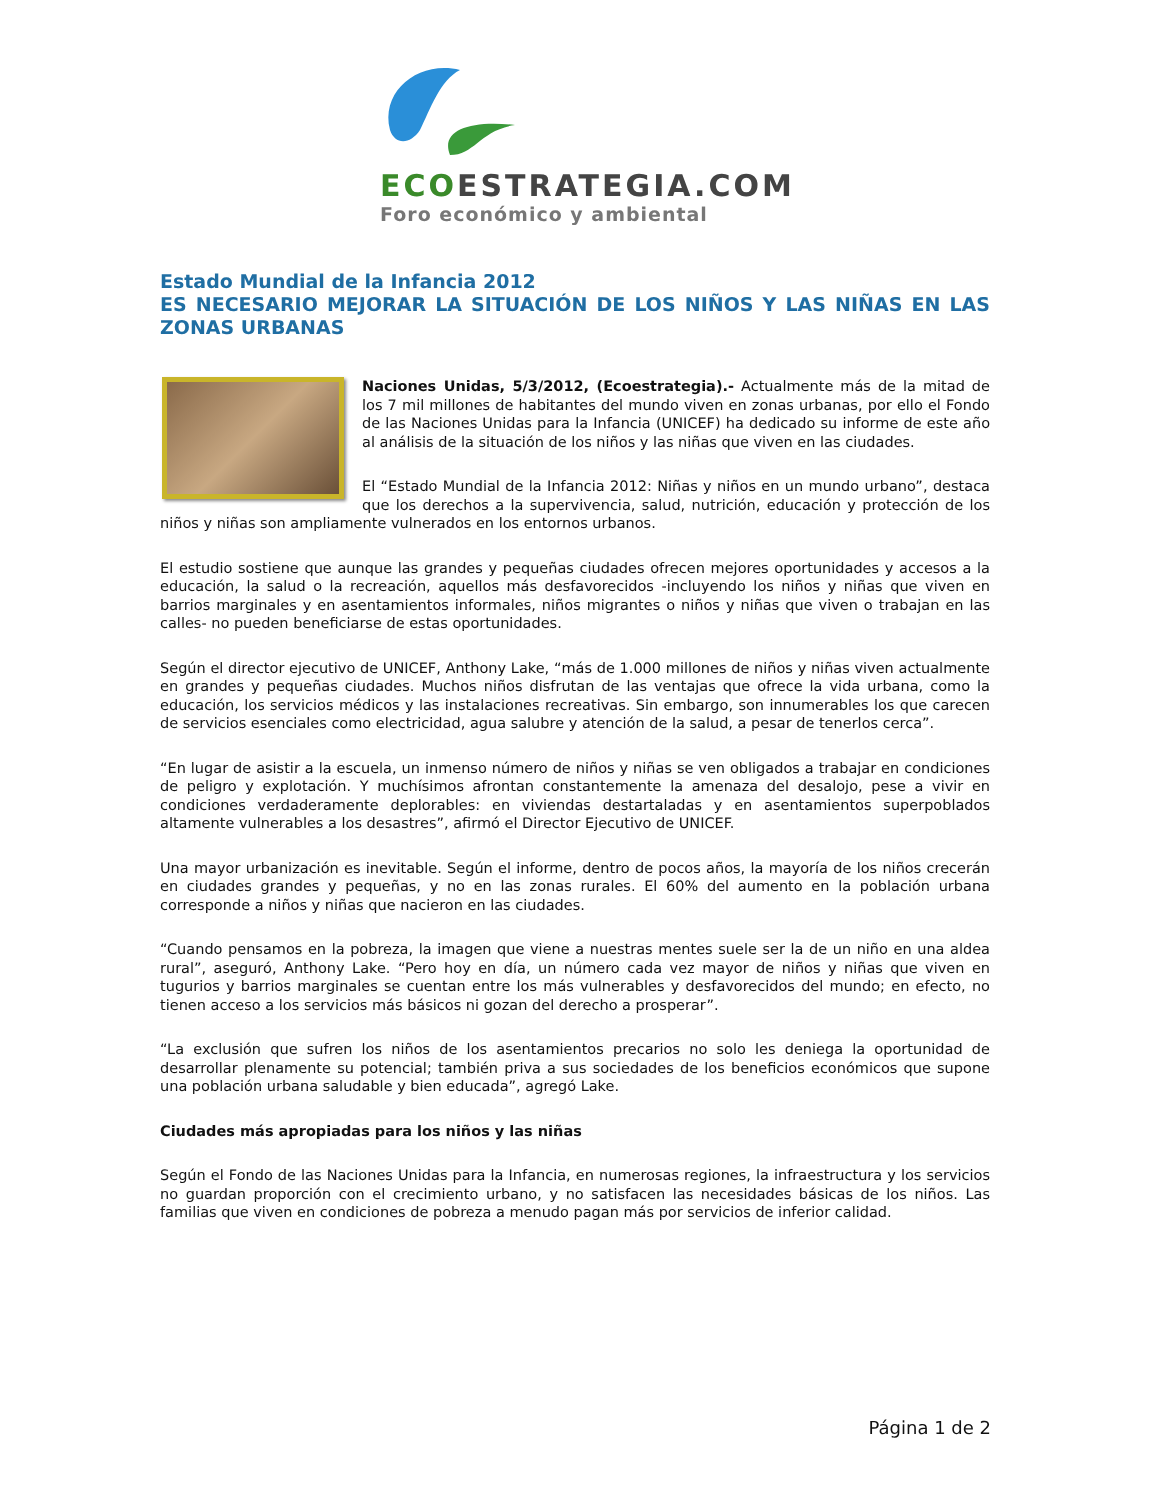ECOESTRATEGIA.COM
Foro económico y ambiental
Estado Mundial de la Infancia 2012
ES NECESARIO MEJORAR LA SITUACIÓN DE LOS NIÑOS Y LAS NIÑAS EN LAS ZONAS URBANAS
Naciones Unidas, 5/3/2012, (Ecoestrategia).- Actualmente más de la mitad de los 7 mil millones de habitantes del mundo viven en zonas urbanas, por ello el Fondo de las Naciones Unidas para la Infancia (UNICEF) ha dedicado su informe de este año al análisis de la situación de los niños y las niñas que viven en las ciudades.
El “Estado Mundial de la Infancia 2012: Niñas y niños en un mundo urbano”, destaca que los derechos a la supervivencia, salud, nutrición, educación y protección de los niños y niñas son ampliamente vulnerados en los entornos urbanos.
El estudio sostiene que aunque las grandes y pequeñas ciudades ofrecen mejores oportunidades y accesos a la educación, la salud o la recreación, aquellos más desfavorecidos -incluyendo los niños y niñas que viven en barrios marginales y en asentamientos informales, niños migrantes o niños y niñas que viven o trabajan en las calles- no pueden beneficiarse de estas oportunidades.
Según el director ejecutivo de UNICEF, Anthony Lake, “más de 1.000 millones de niños y niñas viven actualmente en grandes y pequeñas ciudades. Muchos niños disfrutan de las ventajas que ofrece la vida urbana, como la educación, los servicios médicos y las instalaciones recreativas. Sin embargo, son innumerables los que carecen de servicios esenciales como electricidad, agua salubre y atención de la salud, a pesar de tenerlos cerca”.
“En lugar de asistir a la escuela, un inmenso número de niños y niñas se ven obligados a trabajar en condiciones de peligro y explotación. Y muchísimos afrontan constantemente la amenaza del desalojo, pese a vivir en condiciones verdaderamente deplorables: en viviendas destartaladas y en asentamientos superpoblados altamente vulnerables a los desastres”, afirmó el Director Ejecutivo de UNICEF.
Una mayor urbanización es inevitable. Según el informe, dentro de pocos años, la mayoría de los niños crecerán en ciudades grandes y pequeñas, y no en las zonas rurales. El 60% del aumento en la población urbana corresponde a niños y niñas que nacieron en las ciudades.
“Cuando pensamos en la pobreza, la imagen que viene a nuestras mentes suele ser la de un niño en una aldea rural”, aseguró, Anthony Lake. “Pero hoy en día, un número cada vez mayor de niños y niñas que viven en tugurios y barrios marginales se cuentan entre los más vulnerables y desfavorecidos del mundo; en efecto, no tienen acceso a los servicios más básicos ni gozan del derecho a prosperar”.
“La exclusión que sufren los niños de los asentamientos precarios no solo les deniega la oportunidad de desarrollar plenamente su potencial; también priva a sus sociedades de los beneficios económicos que supone una población urbana saludable y bien educada”, agregó Lake.
Ciudades más apropiadas para los niños y las niñas
Según el Fondo de las Naciones Unidas para la Infancia, en numerosas regiones, la infraestructura y los servicios no guardan proporción con el crecimiento urbano, y no satisfacen las necesidades básicas de los niños. Las familias que viven en condiciones de pobreza a menudo pagan más por servicios de inferior calidad.
Página 1 de 2